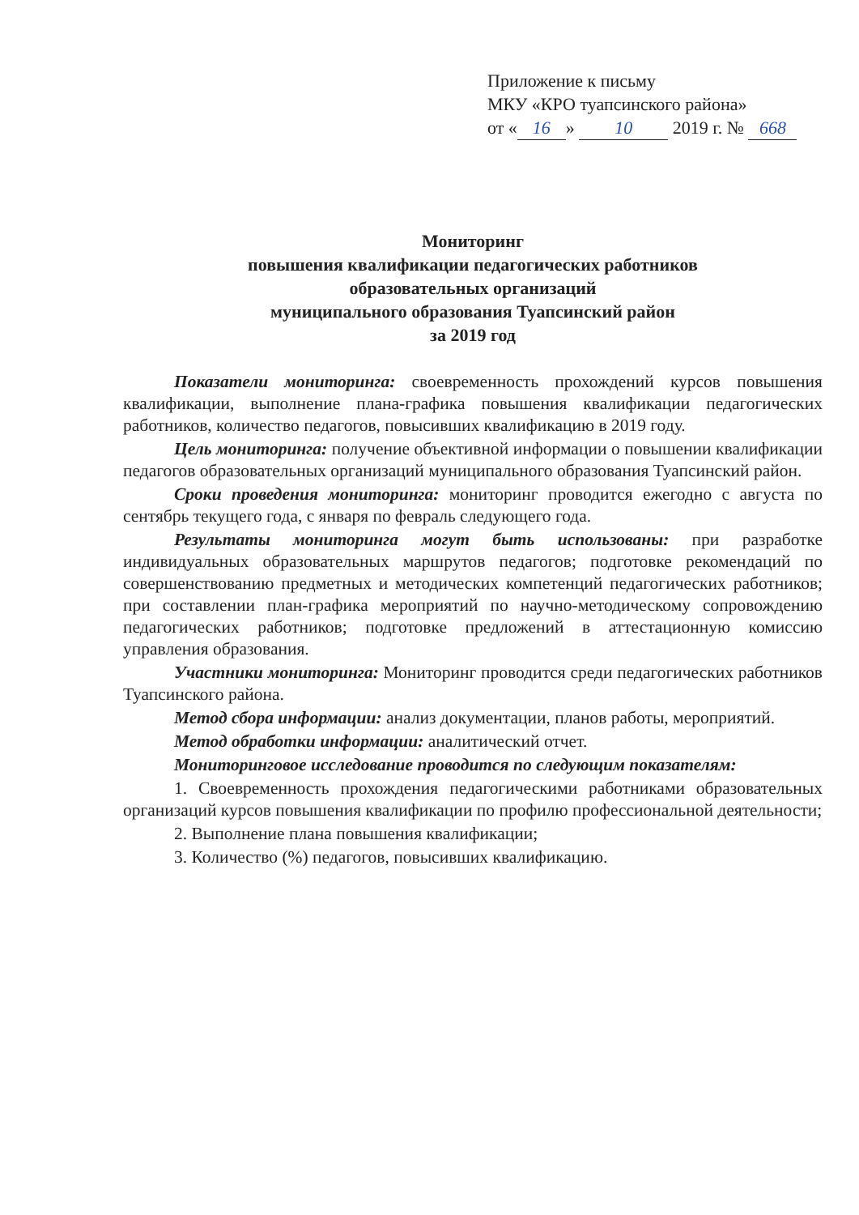Приложение к письму
МКУ «КРО туапсинского района»
от « 16 » 10 2019 г. № 668
Мониторинг
повышения квалификации педагогических работников
образовательных организаций
муниципального образования Туапсинский район
за 2019 год
Показатели мониторинга: своевременность прохождений курсов повышения квалификации, выполнение плана-графика повышения квалификации педагогических работников, количество педагогов, повысивших квалификацию в 2019 году.
Цель мониторинга: получение объективной информации о повышении квалификации педагогов образовательных организаций муниципального образования Туапсинский район.
Сроки проведения мониторинга: мониторинг проводится ежегодно с августа по сентябрь текущего года, с января по февраль следующего года.
Результаты мониторинга могут быть использованы: при разработке индивидуальных образовательных маршрутов педагогов; подготовке рекомендаций по совершенствованию предметных и методических компетенций педагогических работников; при составлении план-графика мероприятий по научно-методическому сопровождению педагогических работников; подготовке предложений в аттестационную комиссию управления образования.
Участники мониторинга: Мониторинг проводится среди педагогических работников Туапсинского района.
Метод сбора информации: анализ документации, планов работы, мероприятий.
Метод обработки информации: аналитический отчет.
Мониторинговое исследование проводится по следующим показателям:
1. Своевременность прохождения педагогическими работниками образовательных организаций курсов повышения квалификации по профилю профессиональной деятельности;
2. Выполнение плана повышения квалификации;
3. Количество (%) педагогов, повысивших квалификацию.